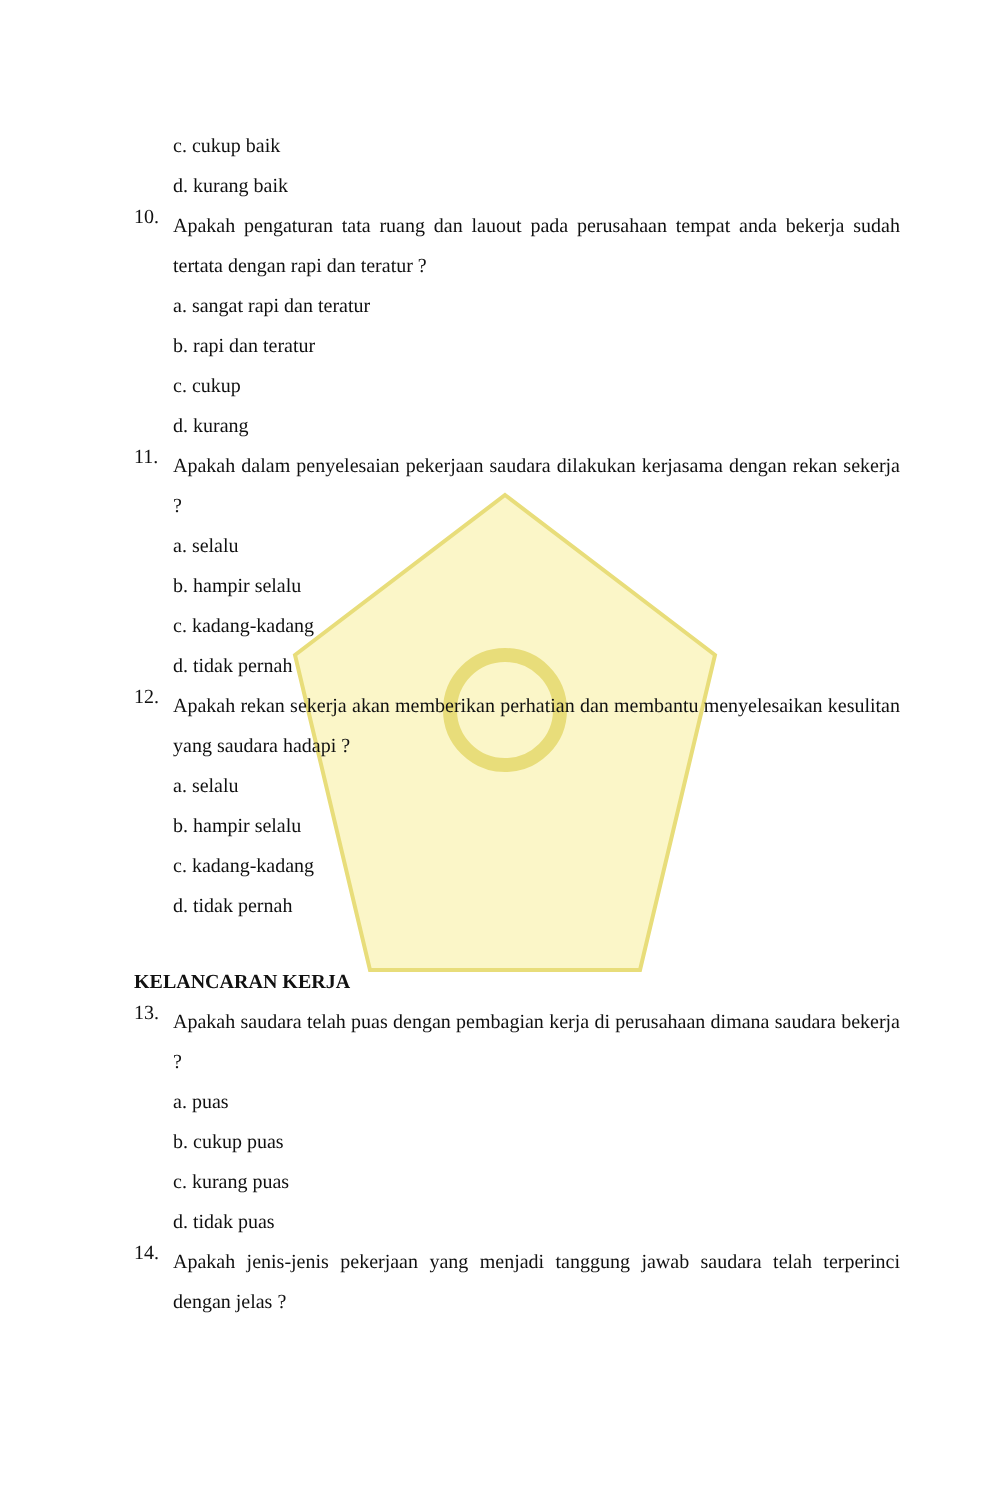c. cukup baik
d. kurang baik
10. Apakah pengaturan tata ruang dan lauout pada perusahaan tempat anda bekerja sudah tertata dengan rapi dan teratur ?
a. sangat rapi dan teratur
b. rapi dan teratur
c. cukup
d. kurang
11. Apakah dalam penyelesaian pekerjaan saudara dilakukan kerjasama dengan rekan sekerja ?
a. selalu
b. hampir selalu
c. kadang-kadang
d. tidak pernah
12. Apakah rekan sekerja akan memberikan perhatian dan membantu menyelesaikan kesulitan yang saudara hadapi ?
a. selalu
b. hampir selalu
c. kadang-kadang
d. tidak pernah
KELANCARAN KERJA
13. Apakah saudara telah puas dengan pembagian kerja di perusahaan dimana saudara bekerja ?
a. puas
b. cukup puas
c. kurang puas
d. tidak puas
14. Apakah jenis-jenis pekerjaan yang menjadi tanggung jawab saudara telah terperinci dengan jelas ?